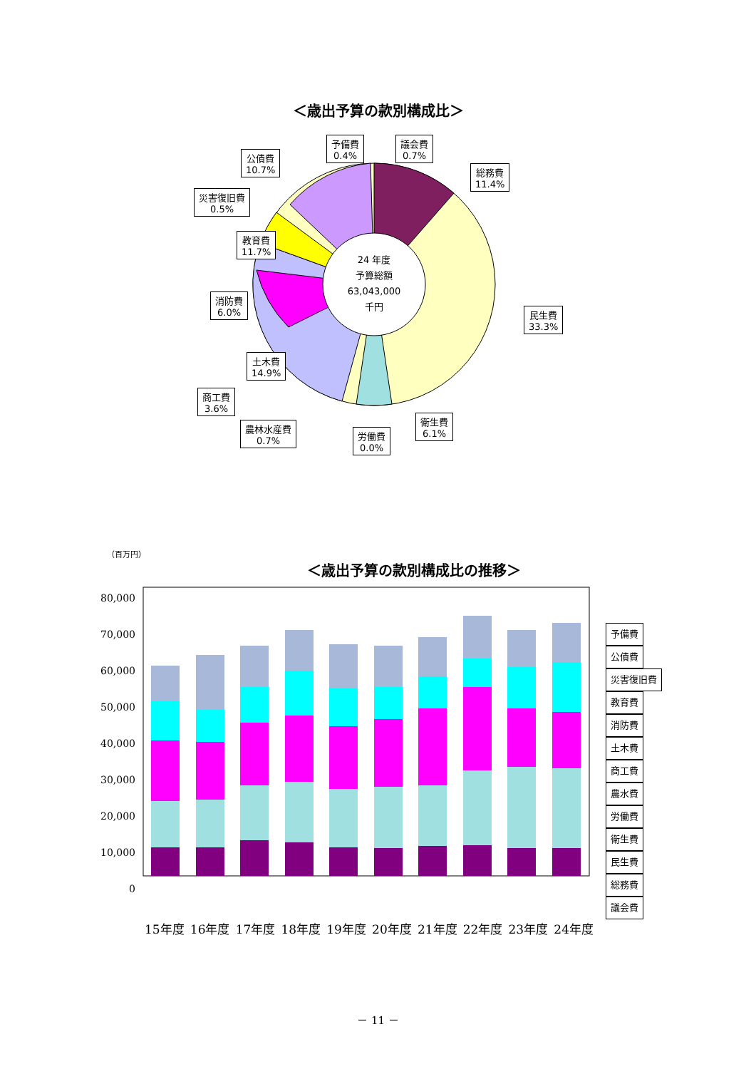＜歳出予算の款別構成比＞
24 年度
予算総額
63,043,000
千円
予備費
0.4% 議会費
0.7% 公債費
10.7% 総務費
11.4% 災害復旧費
0.5% 教育費
11.7% 消防費
6.0% 民生費
33.3% 土木費
14.9% 商工費
3.6% 衛生費
6.1% 農林水産費
0.7% 労働費
0.0%
（百万円）
＜歳出予算の款別構成比の推移＞
80,000
70,000
60,000
50,000
40,000
30,000
20,000
10,000
0
予備費
公債費
災害復旧費
教育費
消防費
土木費
商工費
農水費
労働費
衛生費
民生費
総務費
議会費
15年度 16年度 17年度 18年度 19年度 20年度 21年度 22年度 23年度 24年度
－ 11 －